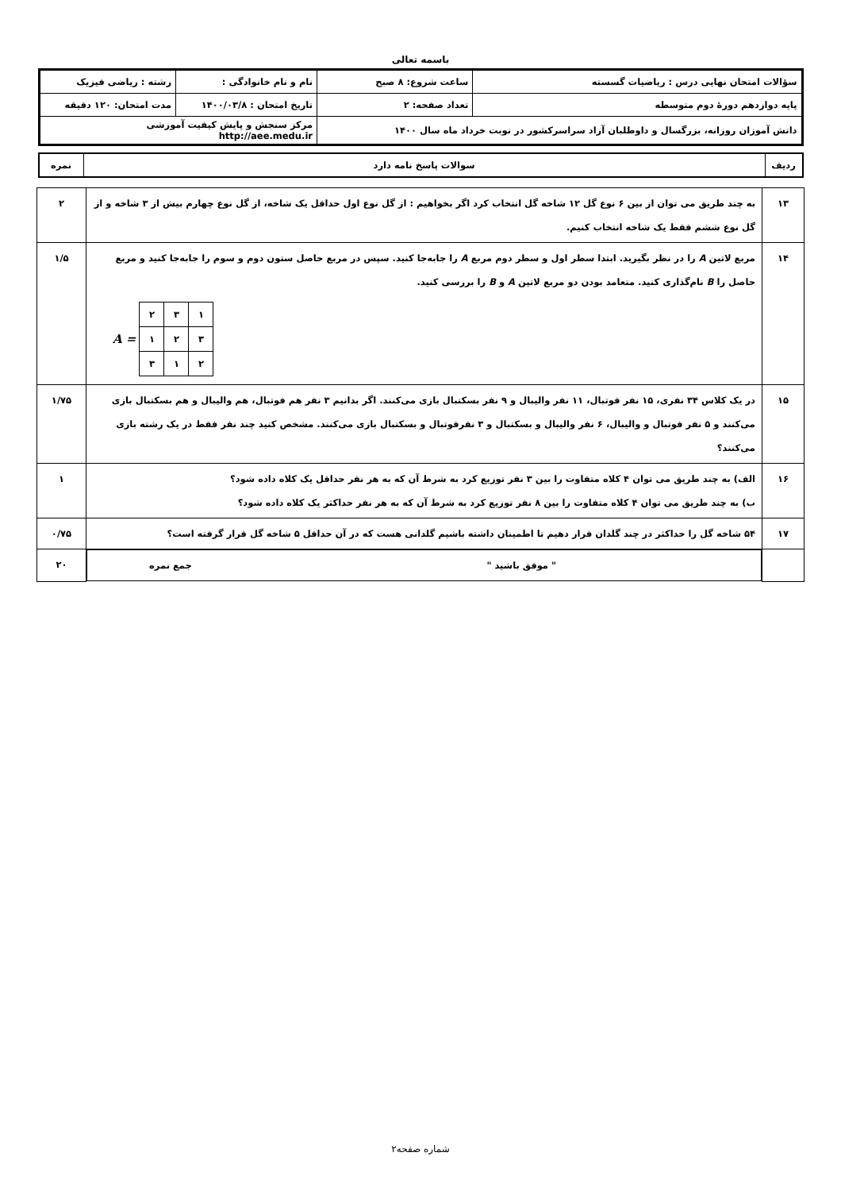باسمه تعالی
| سؤالات امتحان نهایی درس : ریاضیات گسسته | ساعت شروع: ۸ صبح | نام و نام خانوادگی : | رشته : ریاضی فیزیک |
| پایه دوازدهم دورهٔ دوم متوسطه | تعداد صفحه: ۲ | تاریخ امتحان : ۱۴۰۰/۰۳/۸ | مدت امتحان: ۱۲۰ دقیقه |
| دانش آموزان روزانه، بزرگسال و داوطلبان آزاد سراسرکشور در نوبت خرداد ماه سال ۱۴۰۰ | | مرکز سنجش و پایش کیفیت آموزشی http://aee.medu.ir | |
| ردیف | سوالات پاسخ نامه دارد | نمره |
| ۱۳ | به چند طریق می توان از بین ۶ نوع گل ۱۲ شاخه گل انتخاب کرد اگر بخواهیم : از گل نوع اول حداقل یک شاخه، از گل نوع چهارم بیش از ۳ شاخه و از گل نوع ششم فقط یک شاخه انتخاب کنیم. | ۲ |
| ۱۴ | مربع لاتین A را در نظر بگیرید. ابتدا سطر اول و سطر دوم مربع A را جابه‌جا کنید. سپس در مربع حاصل ستون دوم و سوم را جابه‌جا کنید و مربع حاصل را B نام‌گذاری کنید. متعامد بودن دو مربع لاتین A و B را بررسی کنید. A = / ۲ / ۳ / ۱ / / ۱ / ۲ / ۳ / / ۳ / ۱ / ۲ / | ۱/۵ |
| ۱۵ | در یک کلاس ۳۴ نفری، ۱۵ نفر فوتبال، ۱۱ نفر والیبال و ۹ نفر بسکتبال بازی می‌کنند. اگر بدانیم ۳ نفر هم فوتبال، هم والیبال و هم بسکتبال بازی می‌کنند و ۵ نفر فوتبال و والیبال، ۶ نفر والیبال و بسکتبال و ۳ نفرفوتبال و بسکتبال بازی می‌کنند. مشخص کنید چند نفر فقط در یک رشته بازی می‌کنند؟ | ۱/۷۵ |
| ۱۶ | الف) به چند طریق می توان ۴ کلاه متفاوت را بین ۳ نفر توزیع کرد به شرط آن که به هر نفر حداقل یک کلاه داده شود؟ ب) به چند طریق می توان ۴ کلاه متفاوت را بین ۸ نفر توزیع کرد به شرط آن که به هر نفر حداکثر یک کلاه داده شود؟ | ۱ |
| ۱۷ | ۵۴ شاخه گل را حداکثر در چند گلدان قرار دهیم تا اطمینان داشته باشیم گلدانی هست که در آن حداقل ۵ شاخه گل قرار گرفته است؟ | ۰/۷۵ |
| | " موفق باشید " جمع نمره | ۲۰ |
شماره صفحه۲